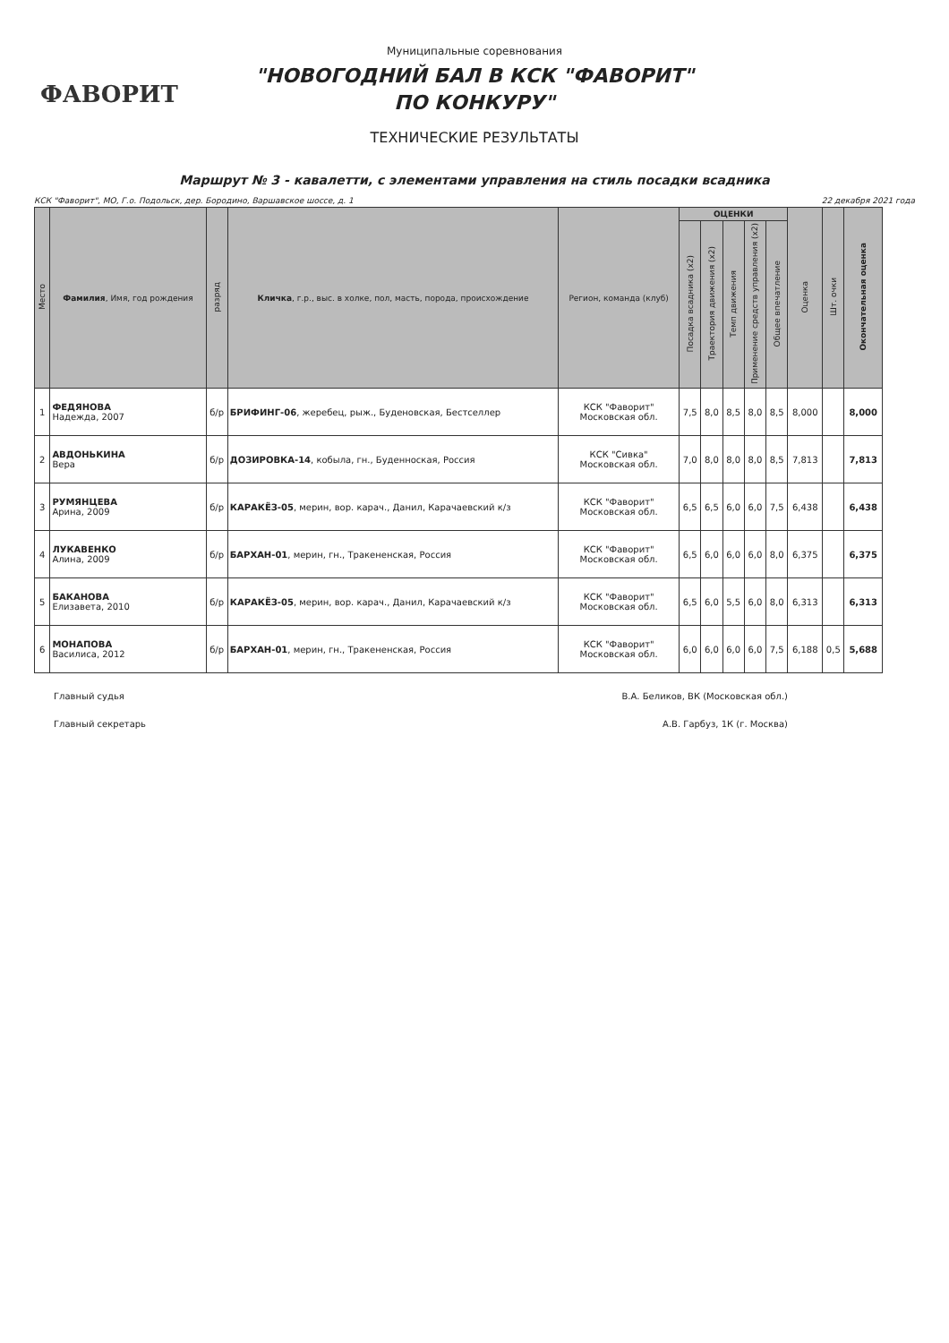ФАВОРИТ
Муниципальные соревнования
"НОВОГОДНИЙ БАЛ В КСК "ФАВОРИТ"
ПО КОНКУРУ"
ТЕХНИЧЕСКИЕ РЕЗУЛЬТАТЫ
Маршрут № 3 - кавалетти, с элементами управления на стиль посадки всадника
КСК "Фаворит", МО, Г.о. Подольск, дер. Бородино, Варшавское шоссе, д. 1 22 декабря 2021 года
| Место | Фамилия , Имя, год рождения | разряд | Кличка , г.р., выс. в холке, пол, масть, порода, происхождение | Регион, команда (клуб) | ОЦЕНКИ | | | | | Оценка | Шт. очки | Окончательная оценка |
| --- | --- | --- | --- | --- | --- | --- | --- | --- | --- | --- | --- | --- |
| | | | | | Посадка всадника (x2) | Траектория движения (x2) | Темп движения | Применение средств управления (x2) | Общее впечатление | | | |
| 1 | ФЕДЯНОВА Надежда, 2007 | б/р | БРИФИНГ-06 , жеребец, рыж., Буденовская, Бестселлер | КСК "Фаворит" Московская обл. | 7,5 | 8,0 | 8,5 | 8,0 | 8,5 | 8,000 | | 8,000 |
| 2 | АВДОНЬКИНА Вера | б/р | ДОЗИРОВКА-14 , кобыла, гн., Буденноская, Россия | КСК "Сивка" Московская обл. | 7,0 | 8,0 | 8,0 | 8,0 | 8,5 | 7,813 | | 7,813 |
| 3 | РУМЯНЦЕВА Арина, 2009 | б/р | КАРАКЁЗ-05 , мерин, вор. карач., Данил, Карачаевский к/з | КСК "Фаворит" Московская обл. | 6,5 | 6,5 | 6,0 | 6,0 | 7,5 | 6,438 | | 6,438 |
| 4 | ЛУКАВЕНКО Алина, 2009 | б/р | БАРХАН-01 , мерин, гн., Тракененская, Россия | КСК "Фаворит" Московская обл. | 6,5 | 6,0 | 6,0 | 6,0 | 8,0 | 6,375 | | 6,375 |
| 5 | БАКАНОВА Елизавета, 2010 | б/р | КАРАКЁЗ-05 , мерин, вор. карач., Данил, Карачаевский к/з | КСК "Фаворит" Московская обл. | 6,5 | 6,0 | 5,5 | 6,0 | 8,0 | 6,313 | | 6,313 |
| 6 | МОНАПОВА Василиса, 2012 | б/р | БАРХАН-01 , мерин, гн., Тракененская, Россия | КСК "Фаворит" Московская обл. | 6,0 | 6,0 | 6,0 | 6,0 | 7,5 | 6,188 | 0,5 | 5,688 |
Главный судья В.А. Беликов, ВК (Московская обл.)
Главный секретарь А.В. Гарбуз, 1К (г. Москва)